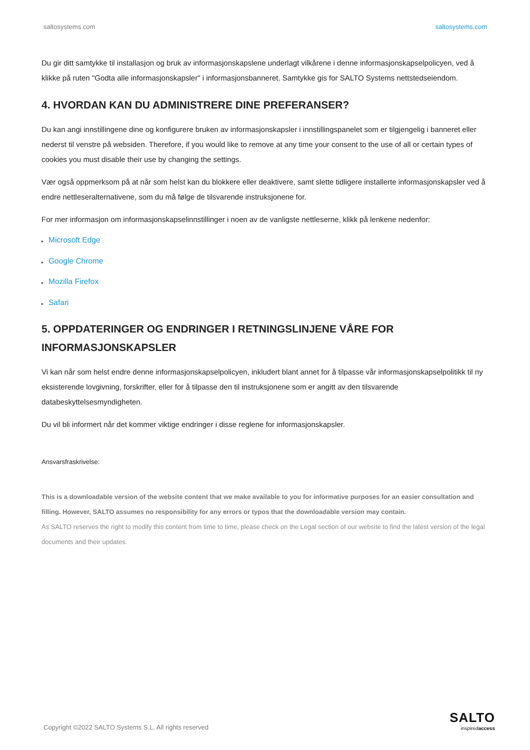saltosystems.com saltosystems.com
Du gir ditt samtykke til installasjon og bruk av informasjonskapslene underlagt vilkårene i denne informasjonskapselpolicyen, ved å klikke på ruten "Godta alle informasjonskapsler" i informasjonsbanneret. Samtykke gis for SALTO Systems nettstedseiendom.
4. HVORDAN KAN DU ADMINISTRERE DINE PREFERANSER?
Du kan angi innstillingene dine og konfigurere bruken av informasjonskapsler i innstillingspanelet som er tilgjengelig i banneret eller nederst til venstre på websiden. Therefore, if you would like to remove at any time your consent to the use of all or certain types of cookies you must disable their use by changing the settings.
Vær også oppmerksom på at når som helst kan du blokkere eller deaktivere, samt slette tidligere installerte informasjonskapsler ved å endre nettleseralternativene, som du må følge de tilsvarende instruksjonene for.
For mer informasjon om informasjonskapselinnstillinger i noen av de vanligste nettleserne, klikk på lenkene nedenfor:
▸ Microsoft Edge
▸ Google Chrome
▸ Mozilla Firefox
▸ Safari
5. OPPDATERINGER OG ENDRINGER I RETNINGSLINJENE VÅRE FOR INFORMASJONSKAPSLER
Vi kan når som helst endre denne informasjonskapselpolicyen, inkludert blant annet for å tilpasse vår informasjonskapselpolitikk til ny eksisterende lovgivning, forskrifter, eller for å tilpasse den til instruksjonene som er angitt av den tilsvarende databeskyttelsesmyndigheten.
Du vil bli informert når det kommer viktige endringer i disse reglene for informasjonskapsler.
Ansvarsfraskrivelse:
This is a downloadable version of the website content that we make available to you for informative purposes for an easier consultation and filling. However, SALTO assumes no responsibility for any errors or typos that the downloadable version may contain.
As SALTO reserves the right to modify this content from time to time, please check on the Legal section of our website to find the latest version of the legal documents and their updates.
Copyright ©2022 SALTO Systems S.L. All rights reserved
SALTO
inspiredaccess